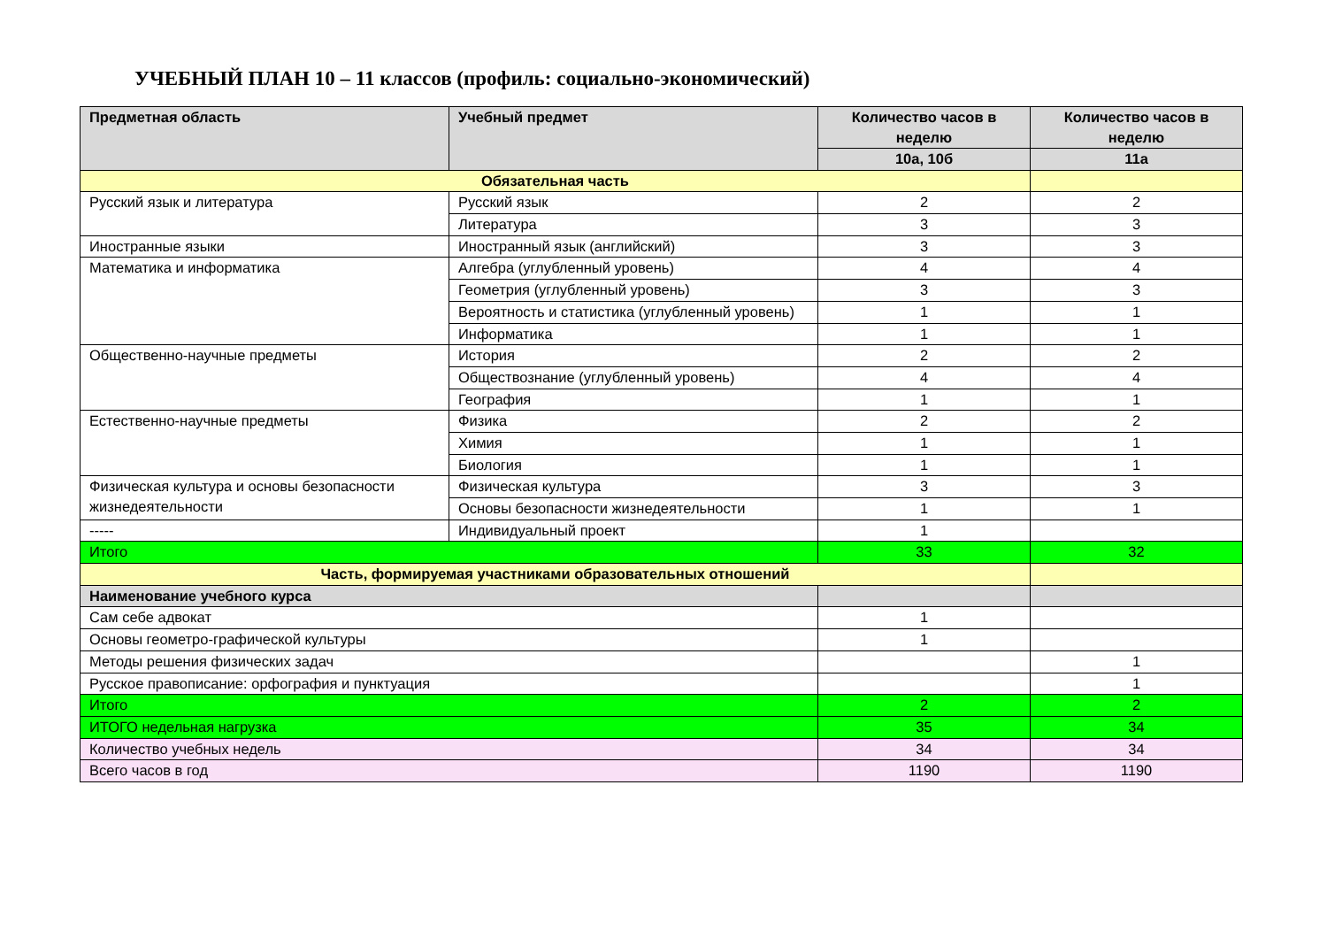УЧЕБНЫЙ ПЛАН 10 – 11 классов (профиль: социально-экономический)
| Предметная область | Учебный предмет | Количество часов в неделю | Количество часов в неделю |
| --- | --- | --- | --- |
| | | 10а, 10б | 11а |
| Обязательная часть | | | |
| Русский язык и литература | Русский язык | 2 | 2 |
| | Литература | 3 | 3 |
| Иностранные языки | Иностранный язык (английский) | 3 | 3 |
| Математика и информатика | Алгебра (углубленный уровень) | 4 | 4 |
| | Геометрия (углубленный уровень) | 3 | 3 |
| | Вероятность и статистика (углубленный уровень) | 1 | 1 |
| | Информатика | 1 | 1 |
| Общественно-научные предметы | История | 2 | 2 |
| | Обществознание (углубленный уровень) | 4 | 4 |
| | География | 1 | 1 |
| Естественно-научные предметы | Физика | 2 | 2 |
| | Химия | 1 | 1 |
| | Биология | 1 | 1 |
| Физическая культура и основы безопасности жизнедеятельности | Физическая культура | 3 | 3 |
| | Основы безопасности жизнедеятельности | 1 | 1 |
| ----- | Индивидуальный проект | 1 | |
| Итого | | 33 | 32 |
| Часть, формируемая участниками образовательных отношений | | | |
| Наименование учебного курса | | | |
| Сам себе адвокат | | 1 | |
| Основы геометро-графической культуры | | 1 | |
| Методы решения физических задач | | | 1 |
| Русское правописание: орфография и пунктуация | | | 1 |
| Итого | | 2 | 2 |
| ИТОГО недельная нагрузка | | 35 | 34 |
| Количество учебных недель | | 34 | 34 |
| Всего часов в год | | 1190 | 1190 |